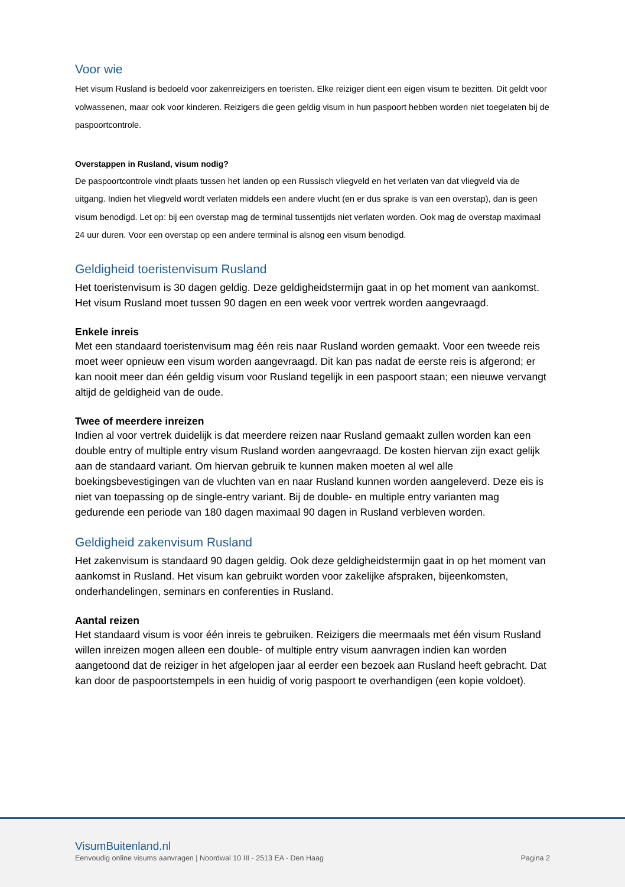Voor wie
Het visum Rusland is bedoeld voor zakenreizigers en toeristen. Elke reiziger dient een eigen visum te bezitten. Dit geldt voor volwassenen, maar ook voor kinderen. Reizigers die geen geldig visum in hun paspoort hebben worden niet toegelaten bij de paspoortcontrole.
Overstappen in Rusland, visum nodig?
De paspoortcontrole vindt plaats tussen het landen op een Russisch vliegveld en het verlaten van dat vliegveld via de uitgang. Indien het vliegveld wordt verlaten middels een andere vlucht (en er dus sprake is van een overstap), dan is geen visum benodigd. Let op: bij een overstap mag de terminal tussentijds niet verlaten worden. Ook mag de overstap maximaal 24 uur duren. Voor een overstap op een andere terminal is alsnog een visum benodigd.
Geldigheid toeristenvisum Rusland
Het toeristenvisum is 30 dagen geldig. Deze geldigheidstermijn gaat in op het moment van aankomst. Het visum Rusland moet tussen 90 dagen en een week voor vertrek worden aangevraagd.
Enkele inreis
Met een standaard toeristenvisum mag één reis naar Rusland worden gemaakt. Voor een tweede reis moet weer opnieuw een visum worden aangevraagd. Dit kan pas nadat de eerste reis is afgerond; er kan nooit meer dan één geldig visum voor Rusland tegelijk in een paspoort staan; een nieuwe vervangt altijd de geldigheid van de oude.
Twee of meerdere inreizen
Indien al voor vertrek duidelijk is dat meerdere reizen naar Rusland gemaakt zullen worden kan een double entry of multiple entry visum Rusland worden aangevraagd. De kosten hiervan zijn exact gelijk aan de standaard variant. Om hiervan gebruik te kunnen maken moeten al wel alle boekingsbevestigingen van de vluchten van en naar Rusland kunnen worden aangeleverd. Deze eis is niet van toepassing op de single-entry variant. Bij de double- en multiple entry varianten mag gedurende een periode van 180 dagen maximaal 90 dagen in Rusland verbleven worden.
Geldigheid zakenvisum Rusland
Het zakenvisum is standaard 90 dagen geldig. Ook deze geldigheidstermijn gaat in op het moment van aankomst in Rusland. Het visum kan gebruikt worden voor zakelijke afspraken, bijeenkomsten, onderhandelingen, seminars en conferenties in Rusland.
Aantal reizen
Het standaard visum is voor één inreis te gebruiken. Reizigers die meermaals met één visum Rusland willen inreizen mogen alleen een double- of multiple entry visum aanvragen indien kan worden aangetoond dat de reiziger in het afgelopen jaar al eerder een bezoek aan Rusland heeft gebracht. Dat kan door de paspoortstempels in een huidig of vorig paspoort te overhandigen (een kopie voldoet).
VisumBuitenland.nl
Eenvoudig online visums aanvragen | Noordwal 10 III - 2513 EA - Den Haag Pagina 2